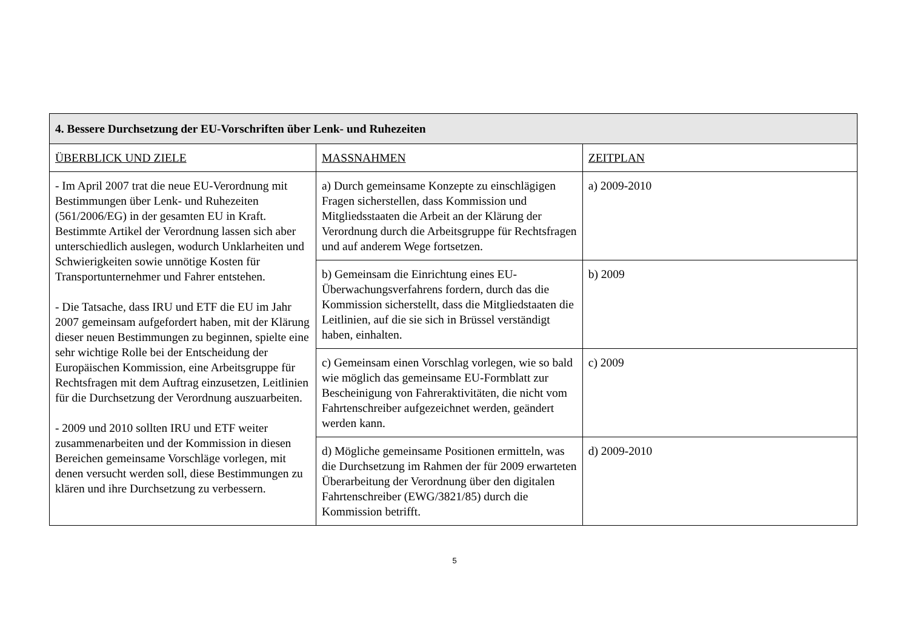| 4. Bessere Durchsetzung der EU-Vorschriften über Lenk- und Ruhezeiten | | |
| --- | --- | --- |
| ÜBERBLICK UND ZIELE | MASSNAHMEN | ZEITPLAN |
| - Im April 2007 trat die neue EU-Verordnung mit Bestimmungen über Lenk- und Ruhezeiten (561/2006/EG) in der gesamten EU in Kraft. Bestimmte Artikel der Verordnung lassen sich aber unterschiedlich auslegen, wodurch Unklarheiten und Schwierigkeiten sowie unnötige Kosten für Transportunternehmer und Fahrer entstehen. - Die Tatsache, dass IRU und ETF die EU im Jahr 2007 gemeinsam aufgefordert haben, mit der Klärung dieser neuen Bestimmungen zu beginnen, spielte eine sehr wichtige Rolle bei der Entscheidung der Europäischen Kommission, eine Arbeitsgruppe für Rechtsfragen mit dem Auftrag einzusetzen, Leitlinien für die Durchsetzung der Verordnung auszuarbeiten. - 2009 und 2010 sollten IRU und ETF weiter zusammenarbeiten und der Kommission in diesen Bereichen gemeinsame Vorschläge vorlegen, mit denen versucht werden soll, diese Bestimmungen zu klären und ihre Durchsetzung zu verbessern. | a) Durch gemeinsame Konzepte zu einschlägigen Fragen sicherstellen, dass Kommission und Mitgliedsstaaten die Arbeit an der Klärung der Verordnung durch die Arbeitsgruppe für Rechtsfragen und auf anderem Wege fortsetzen. | a) 2009-2010 |
| | b) Gemeinsam die Einrichtung eines EU-Überwachungsverfahrens fordern, durch das die Kommission sicherstellt, dass die Mitgliedstaaten die Leitlinien, auf die sie sich in Brüssel verständigt haben, einhalten. | b) 2009 |
| | c) Gemeinsam einen Vorschlag vorlegen, wie so bald wie möglich das gemeinsame EU-Formblatt zur Bescheinigung von Fahreraktivitäten, die nicht vom Fahrtenschreiber aufgezeichnet werden, geändert werden kann. | c) 2009 |
| | d) Mögliche gemeinsame Positionen ermitteln, was die Durchsetzung im Rahmen der für 2009 erwarteten Überarbeitung der Verordnung über den digitalen Fahrtenschreiber (EWG/3821/85) durch die Kommission betrifft. | d) 2009-2010 |
5